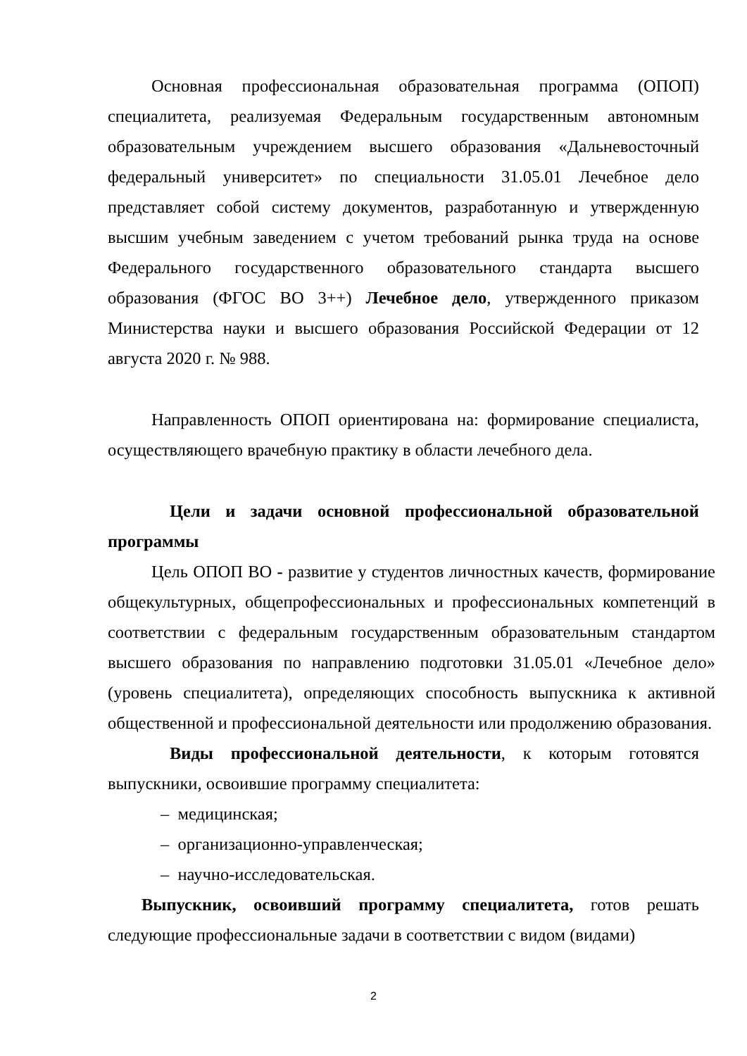Основная профессиональная образовательная программа (ОПОП) специалитета, реализуемая Федеральным государственным автономным образовательным учреждением высшего образования «Дальневосточный федеральный университет» по специальности 31.05.01 Лечебное дело представляет собой систему документов, разработанную и утвержденную высшим учебным заведением с учетом требований рынка труда на основе Федерального государственного образовательного стандарта высшего образования (ФГОС ВО 3++) Лечебное дело, утвержденного приказом Министерства науки и высшего образования Российской Федерации от 12 августа 2020 г. № 988.
Направленность ОПОП ориентирована на: формирование специалиста, осуществляющего врачебную практику в области лечебного дела.
Цели и задачи основной профессиональной образовательной программы
Цель ОПОП ВО - развитие у студентов личностных качеств, формирование общекультурных, общепрофессиональных и профессиональных компетенций в соответствии с федеральным государственным образовательным стандартом высшего образования по направлению подготовки 31.05.01 «Лечебное дело» (уровень специалитета), определяющих способность выпускника к активной общественной и профессиональной деятельности или продолжению образования.
Виды профессиональной деятельности, к которым готовятся выпускники, освоившие программу специалитета:
– медицинская;
– организационно-управленческая;
– научно-исследовательская.
Выпускник, освоивший программу специалитета, готов решать следующие профессиональные задачи в соответствии с видом (видами)
2